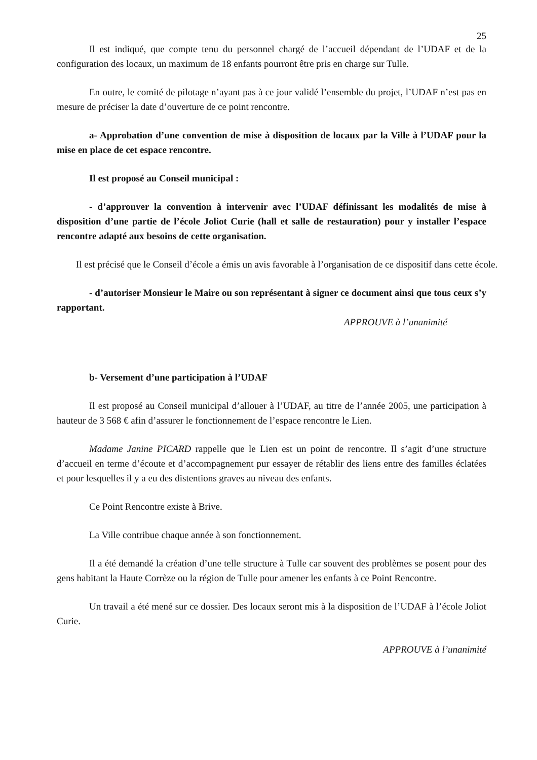25
Il est indiqué, que compte tenu du personnel chargé de l’accueil dépendant de l’UDAF et de la configuration des locaux, un maximum de 18 enfants pourront être pris en charge sur Tulle.
En outre, le comité de pilotage n’ayant pas à ce jour validé l’ensemble du projet, l’UDAF n’est pas en mesure de préciser la date d’ouverture de ce point rencontre.
a- Approbation d’une convention de mise à disposition de locaux par la Ville à l’UDAF pour la mise en place de cet espace rencontre.
Il est proposé au Conseil municipal :
- d’approuver la convention à intervenir avec l’UDAF définissant les modalités de mise à disposition d’une partie de l’école Joliot Curie (hall et salle de restauration) pour y installer l’espace rencontre adapté aux besoins de cette organisation.
Il est précisé que le Conseil d’école a émis un avis favorable à l’organisation de ce dispositif dans cette école.
- d’autoriser Monsieur le Maire ou son représentant à signer ce document ainsi que tous ceux s’y rapportant.
APPROUVE à l’unanimité
b- Versement d’une participation à l’UDAF
Il est proposé au Conseil municipal d’allouer à l’UDAF, au titre de l’année 2005, une participation à hauteur de 3 568 € afin d’assurer le fonctionnement de l’espace rencontre le Lien.
Madame Janine PICARD rappelle que le Lien est un point de rencontre. Il s’agit d’une structure d’accueil en terme d’écoute et d’accompagnement pur essayer de rétablir des liens entre des familles éclatées et pour lesquelles il y a eu des distentions graves au niveau des enfants.
Ce Point Rencontre existe à Brive.
La Ville contribue chaque année à son fonctionnement.
Il a été demandé la création d’une telle structure à Tulle car souvent des problèmes se posent pour des gens habitant la Haute Corrèze ou la région de Tulle pour amener les enfants à ce Point Rencontre.
Un travail a été mené sur ce dossier. Des locaux seront mis à la disposition de l’UDAF à l’école Joliot Curie.
APPROUVE à l’unanimité